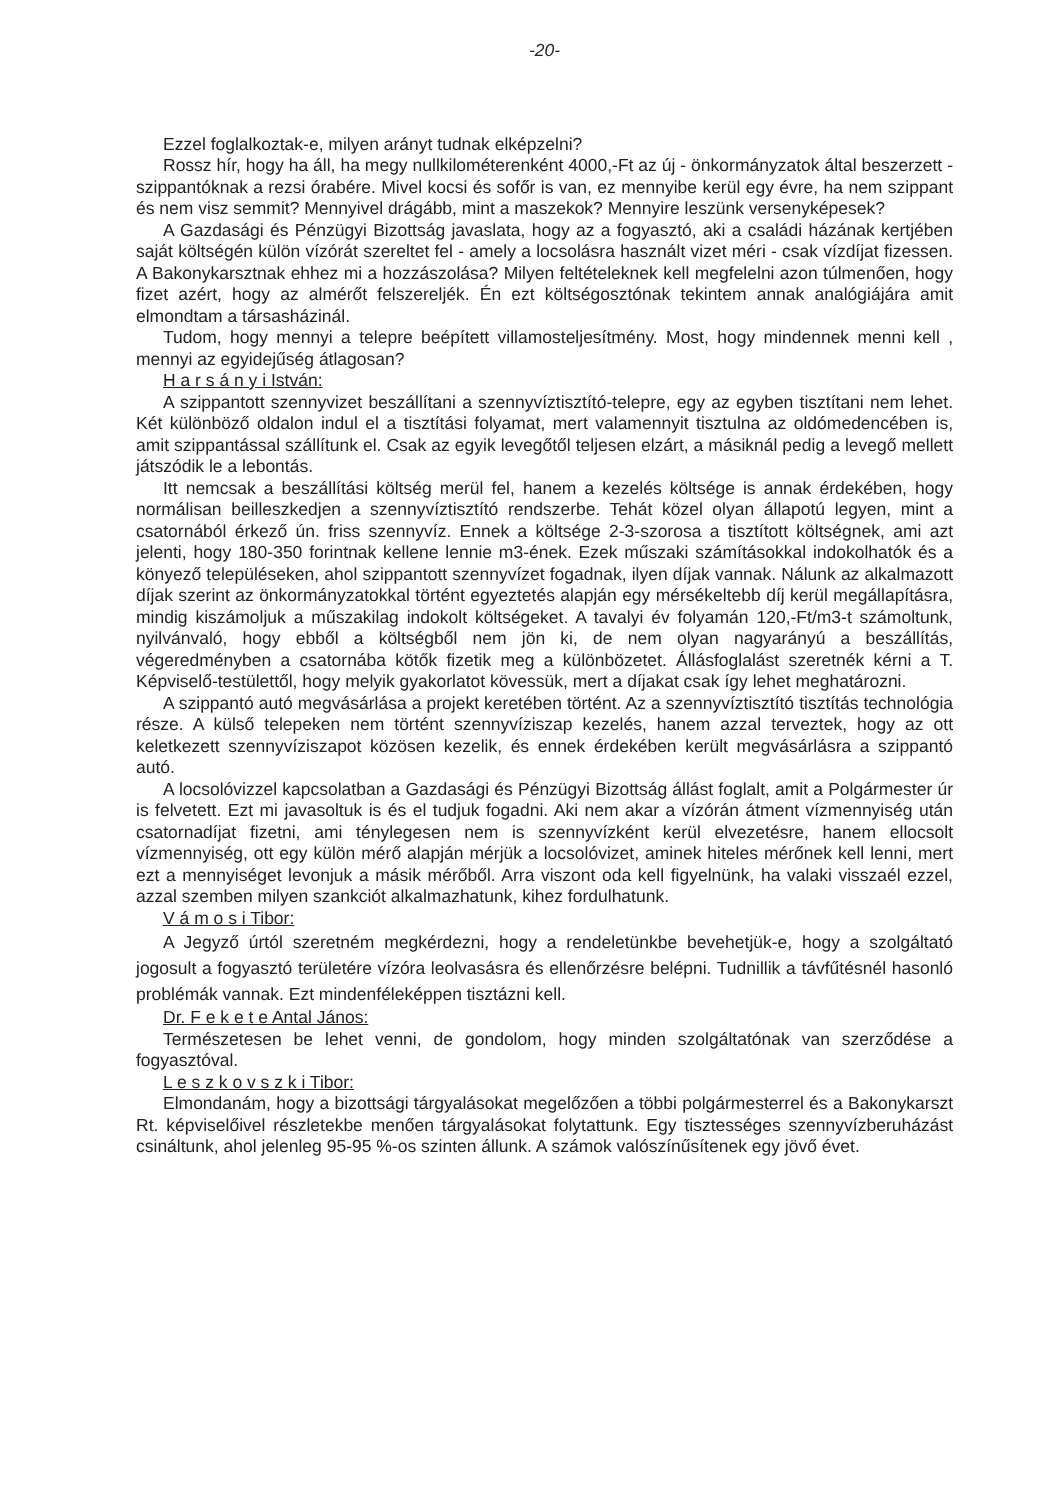-20-
Ezzel foglalkoztak-e, milyen arányt tudnak elképzelni?
Rossz hír, hogy ha áll, ha megy nullkilométerenként 4000,-Ft az új - önkormányzatok által beszerzett - szippantóknak a rezsi órabére. Mivel kocsi és sofőr is van, ez mennyibe kerül egy évre, ha nem szippant és nem visz semmit? Mennyivel drágább, mint a maszekok? Mennyire leszünk versenyképesek?
A Gazdasági és Pénzügyi Bizottság javaslata, hogy az a fogyasztó, aki a családi házának kertjében saját költségén külön vízórát szereltet fel - amely a locsolásra használt vizet méri - csak vízdíjat fizessen. A Bakonykarsztnak ehhez mi a hozzászolása? Milyen feltételeknek kell megfelelni azon túlmenően, hogy fizet azért, hogy az almérőt felszereljék. Én ezt költségosztónak tekintem annak analógiájára amit elmondtam a társasházinál.
Tudom, hogy mennyi a telepre beépített villamosteljesítmény. Most, hogy mindennek menni kell , mennyi az egyidejűség átlagosan?
H a r s á n y i István:
A szippantott szennyvizet beszállítani a szennyvíztisztító-telepre, egy az egyben tisztítani nem lehet. Két különböző oldalon indul el a tisztítási folyamat, mert valamennyit tisztulna az oldómedencében is, amit szippantással szállítunk el. Csak az egyik levegőtől teljesen elzárt, a másiknál pedig a levegő mellett játszódik le a lebontás.
Itt nemcsak a beszállítási költség merül fel, hanem a kezelés költsége is annak érdekében, hogy normálisan beilleszkedjen a szennyvíztisztító rendszerbe. Tehát közel olyan állapotú legyen, mint a csatornából érkező ún. friss szennyvíz. Ennek a költsége 2-3-szorosa a tisztított költségnek, ami azt jelenti, hogy 180-350 forintnak kellene lennie m3-ének. Ezek műszaki számításokkal indokolhatók és a könyező településeken, ahol szippantott szennyvízet fogadnak, ilyen díjak vannak. Nálunk az alkalmazott díjak szerint az önkormányzatokkal történt egyeztetés alapján egy mérsékeltebb díj kerül megállapításra, mindig kiszámoljuk a műszakilag indokolt költségeket. A tavalyi év folyamán 120,-Ft/m3-t számoltunk, nyilvánvaló, hogy ebből a költségből nem jön ki, de nem olyan nagyarányú a beszállítás, végeredményben a csatornába kötők fizetik meg a különbözetet. Állásfoglalást szeretnék kérni a T. Képviselő-testülettől, hogy melyik gyakorlatot kövessük, mert a díjakat csak így lehet meghatározni.
A szippantó autó megvásárlása a projekt keretében történt. Az a szennyvíztisztító tisztítás technológia része. A külső telepeken nem történt szennyvíziszap kezelés, hanem azzal terveztek, hogy az ott keletkezett szennyvíziszapot közösen kezelik, és ennek érdekében került megvásárlásra a szippantó autó.
A locsolóvizzel kapcsolatban a Gazdasági és Pénzügyi Bizottság állást foglalt, amit a Polgármester úr is felvetett. Ezt mi javasoltuk is és el tudjuk fogadni. Aki nem akar a vízórán átment vízmennyiség után csatornadíjat fizetni, ami ténylegesen nem is szennyvízként kerül elvezetésre, hanem ellocsolt vízmennyiség, ott egy külön mérő alapján mérjük a locsolóvizet, aminek hiteles mérőnek kell lenni, mert ezt a mennyiséget levonjuk a másik mérőből. Arra viszont oda kell figyelnünk, ha valaki visszaél ezzel, azzal szemben milyen szankciót alkalmazhatunk, kihez fordulhatunk.
V á m o s i Tibor:
A Jegyző úrtól szeretném megkérdezni, hogy a rendeletünkbe bevehetjük-e, hogy a szolgáltató jogosult a fogyasztó területére vízóra leolvasásra és ellenőrzésre belépni. Tudnillik a távfűtésnél hasonló problémák vannak. Ezt mindenféleképpen tisztázni kell.
Dr. F e k e t e Antal János:
Természetesen be lehet venni, de gondolom, hogy minden szolgáltatónak van szerződése a fogyasztóval.
L e s z k o v s z k i Tibor:
Elmondanám, hogy a bizottsági tárgyalásokat megelőzően a többi polgármesterrel és a Bakonykarszt Rt. képviselőivel részletekbe menően tárgyalásokat folytattunk. Egy tisztességes szennyvízberuházást csináltunk, ahol jelenleg 95-95 %-os szinten állunk. A számok valószínűsítenek egy jövő évet.